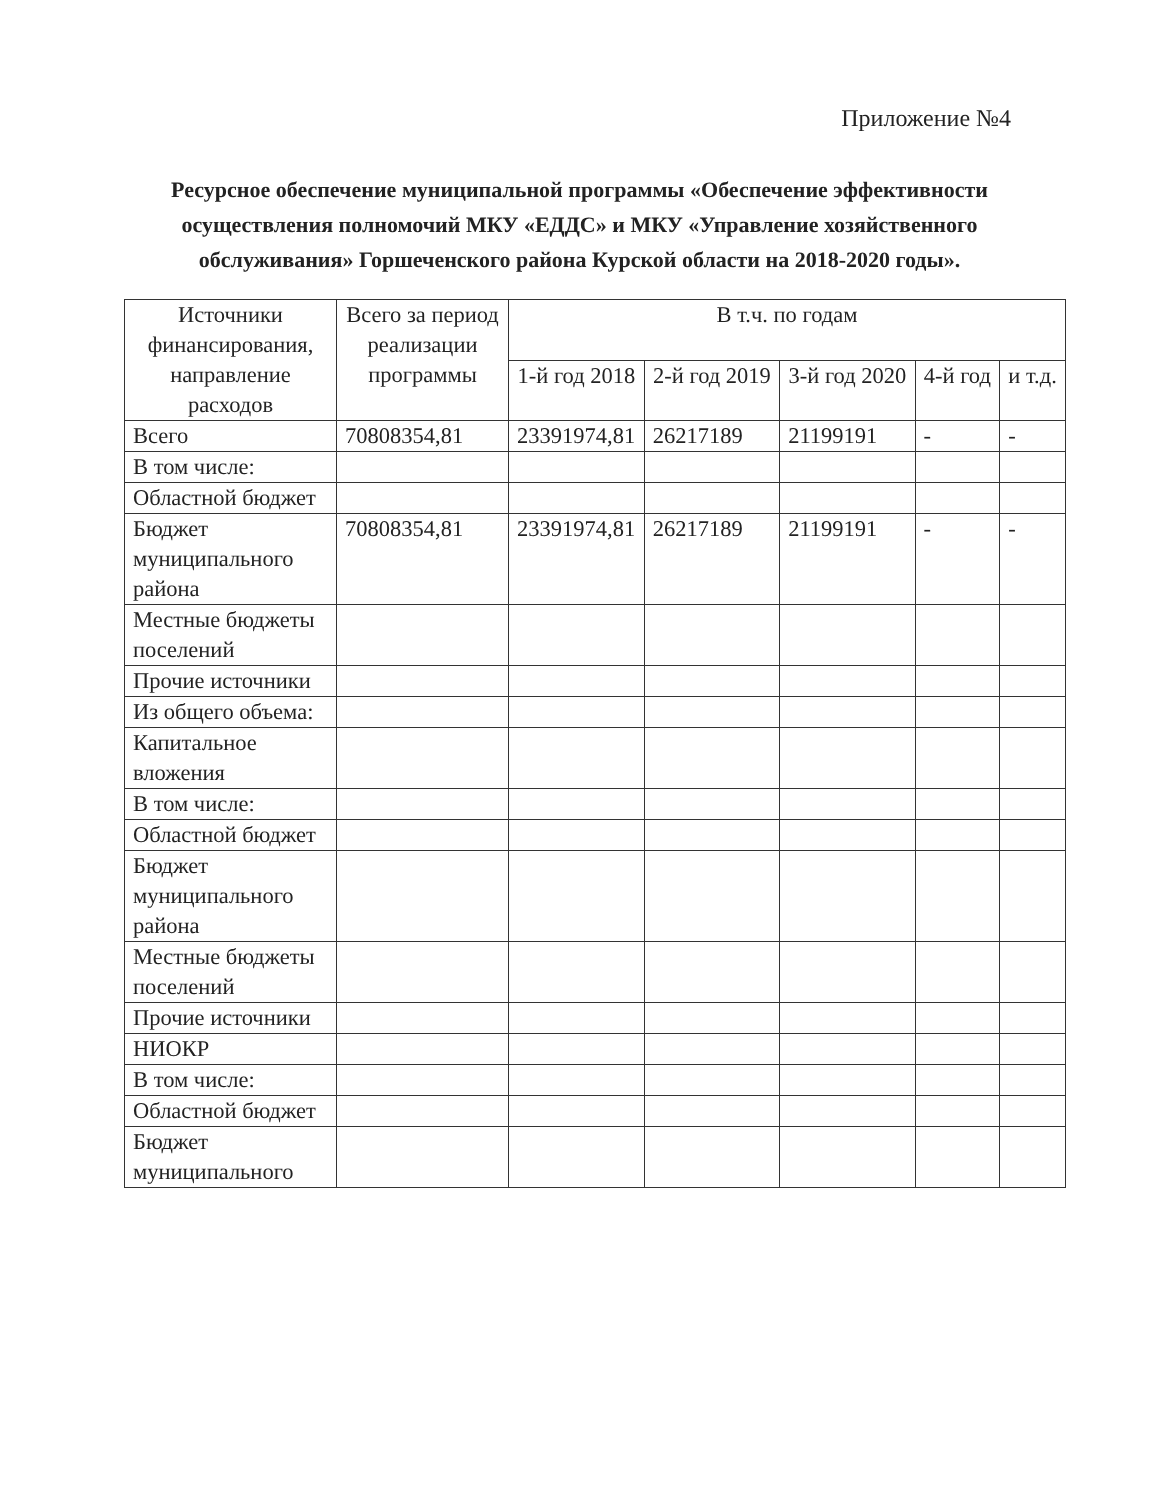Приложение №4
Ресурсное обеспечение муниципальной программы «Обеспечение эффективности осуществления полномочий МКУ «ЕДДС» и МКУ «Управление хозяйственного обслуживания» Горшеченского района Курской области на 2018-2020 годы».
| Источники финансирования, направление расходов | Всего за период реализации программы | В т.ч. по годам | | | | |
| --- | --- | --- | --- | --- | --- | --- |
| | | 1-й год 2018 | 2-й год 2019 | 3-й год 2020 | 4-й год | и т.д. |
| Всего | 70808354,81 | 23391974,81 | 26217189 | 21199191 | - | - |
| В том числе: | | | | | | |
| Областной бюджет | | | | | | |
| Бюджет муниципального района | 70808354,81 | 23391974,81 | 26217189 | 21199191 | - | - |
| Местные бюджеты поселений | | | | | | |
| Прочие источники | | | | | | |
| Из общего объема: | | | | | | |
| Капитальное вложения | | | | | | |
| В том числе: | | | | | | |
| Областной бюджет | | | | | | |
| Бюджет муниципального района | | | | | | |
| Местные бюджеты поселений | | | | | | |
| Прочие источники | | | | | | |
| НИОКР | | | | | | |
| В том числе: | | | | | | |
| Областной бюджет | | | | | | |
| Бюджет муниципального | | | | | | |